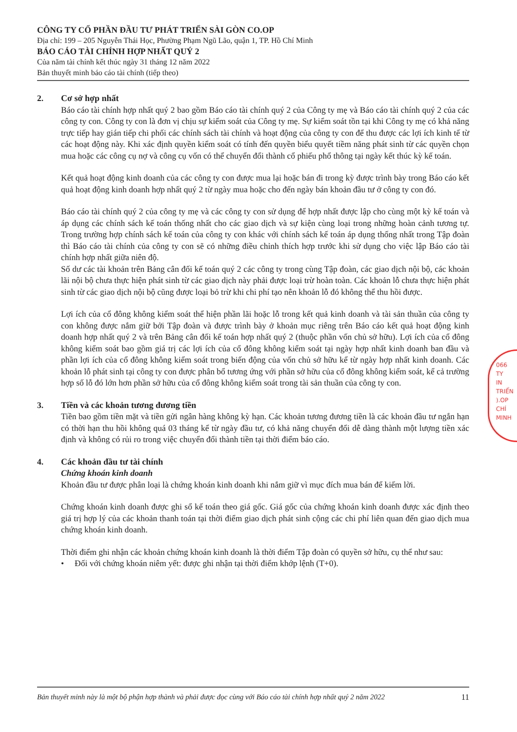CÔNG TY CỔ PHẦN ĐẦU TƯ PHÁT TRIỂN SÀI GÒN CO.OP
Địa chỉ: 199 – 205 Nguyễn Thái Học, Phường Phạm Ngũ Lão, quận 1, TP. Hồ Chí Minh
BÁO CÁO TÀI CHÍNH HỢP NHẤT QUÝ 2
Của năm tài chính kết thúc ngày 31 tháng 12 năm 2022
Bản thuyết minh báo cáo tài chính (tiếp theo)
2. Cơ sở hợp nhất
Báo cáo tài chính hợp nhất quý 2 bao gồm Báo cáo tài chính quý 2 của Công ty mẹ và Báo cáo tài chính quý 2 của các công ty con. Công ty con là đơn vị chịu sự kiểm soát của Công ty mẹ. Sự kiểm soát tồn tại khi Công ty mẹ có khả năng trực tiếp hay gián tiếp chi phối các chính sách tài chính và hoạt động của công ty con để thu được các lợi ích kinh tế từ các hoạt động này. Khi xác định quyền kiểm soát có tính đến quyền biểu quyết tiềm năng phát sinh từ các quyền chọn mua hoặc các công cụ nợ và công cụ vốn có thể chuyển đổi thành cổ phiếu phổ thông tại ngày kết thúc kỳ kế toán.
Kết quả hoạt động kinh doanh của các công ty con được mua lại hoặc bán đi trong kỳ được trình bày trong Báo cáo kết quả hoạt động kinh doanh hợp nhất quý 2 từ ngày mua hoặc cho đến ngày bán khoản đầu tư ở công ty con đó.
Báo cáo tài chính quý 2 của công ty mẹ và các công ty con sử dụng để hợp nhất được lập cho cùng một kỳ kế toán và áp dụng các chính sách kế toán thống nhất cho các giao dịch và sự kiện cùng loại trong những hoàn cảnh tương tự. Trong trường hợp chính sách kế toán của công ty con khác với chính sách kế toán áp dụng thống nhất trong Tập đoàn thì Báo cáo tài chính của công ty con sẽ có những điều chỉnh thích hợp trước khi sử dụng cho việc lập Báo cáo tài chính hợp nhất giữa niên độ.
Số dư các tài khoản trên Bảng cân đối kế toán quý 2 các công ty trong cùng Tập đoàn, các giao dịch nội bộ, các khoản lãi nội bộ chưa thực hiện phát sinh từ các giao dịch này phải được loại trừ hoàn toàn. Các khoản lỗ chưa thực hiện phát sinh từ các giao dịch nội bộ cũng được loại bỏ trừ khi chi phí tạo nên khoản lỗ đó không thể thu hồi được.
Lợi ích của cổ đông không kiểm soát thể hiện phần lãi hoặc lỗ trong kết quả kinh doanh và tài sản thuần của công ty con không được nắm giữ bởi Tập đoàn và được trình bày ở khoản mục riêng trên Báo cáo kết quả hoạt động kinh doanh hợp nhất quý 2 và trên Bảng cân đối kế toán hợp nhất quý 2 (thuộc phần vốn chủ sở hữu). Lợi ích của cổ đông không kiểm soát bao gồm giá trị các lợi ích của cổ đông không kiểm soát tại ngày hợp nhất kinh doanh ban đầu và phần lợi ích của cổ đông không kiểm soát trong biến động của vốn chủ sở hữu kể từ ngày hợp nhất kinh doanh. Các khoản lỗ phát sinh tại công ty con được phân bổ tương ứng với phần sở hữu của cổ đông không kiểm soát, kể cả trường hợp số lỗ đó lớn hơn phần sở hữu của cổ đông không kiểm soát trong tài sản thuần của công ty con.
3. Tiền và các khoản tương đương tiền
Tiền bao gồm tiền mặt và tiền gửi ngân hàng không kỳ hạn. Các khoản tương đương tiền là các khoản đầu tư ngắn hạn có thời hạn thu hồi không quá 03 tháng kể từ ngày đầu tư, có khả năng chuyển đổi dễ dàng thành một lượng tiền xác định và không có rủi ro trong việc chuyển đổi thành tiền tại thời điểm báo cáo.
4. Các khoản đầu tư tài chính
Chứng khoán kinh doanh
Khoản đầu tư được phân loại là chứng khoán kinh doanh khi nắm giữ vì mục đích mua bán để kiếm lời.
Chứng khoán kinh doanh được ghi sổ kế toán theo giá gốc. Giá gốc của chứng khoán kinh doanh được xác định theo giá trị hợp lý của các khoản thanh toán tại thời điểm giao dịch phát sinh cộng các chi phí liên quan đến giao dịch mua chứng khoán kinh doanh.
Thời điểm ghi nhận các khoản chứng khoán kinh doanh là thời điểm Tập đoàn có quyền sở hữu, cụ thể như sau:
• Đối với chứng khoán niêm yết: được ghi nhận tại thời điểm khớp lệnh (T+0).
066
TY
IN
TRIỂN
).OP
CHÍ MINH
Bản thuyết minh này là một bộ phận hợp thành và phải được đọc cùng với Báo cáo tài chính hợp nhất quý 2 năm 2022 11